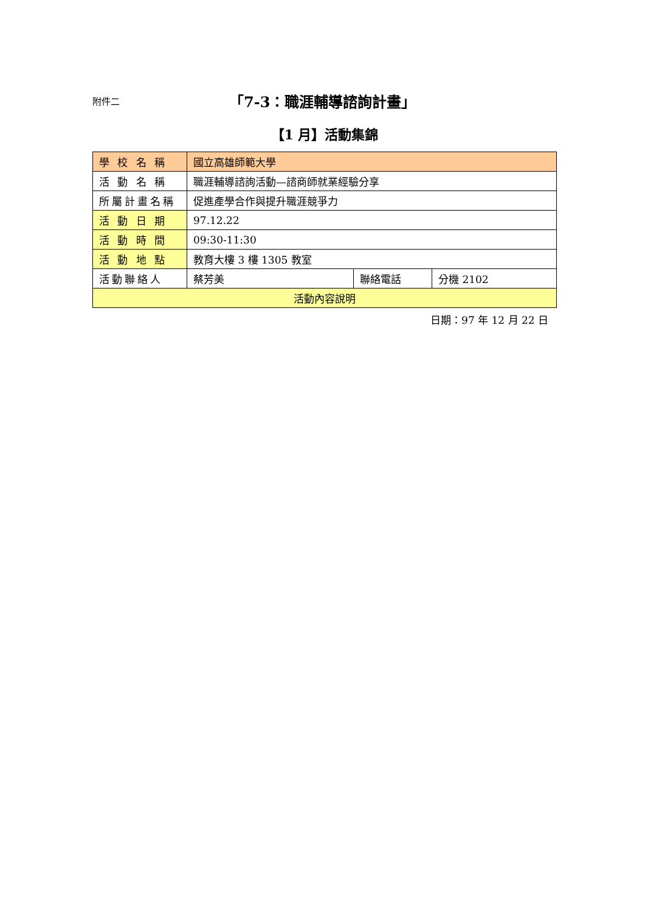附件二 「7-3：職涯輔導諮詢計畫」
【1 月】活動集錦
| 學 校 名 稱 | 國立高雄師範大學 | | |
| 活 動 名 稱 | 職涯輔導諮詢活動—諮商師就業經驗分享 | | |
| 所屬計畫名稱 | 促進產學合作與提升職涯競爭力 | | |
| 活 動 日 期 | 97.12.22 | | |
| 活 動 時 間 | 09:30-11:30 | | |
| 活 動 地 點 | 教育大樓 3 樓 1305 教室 | | |
| 活動聯絡人 | 蔡芳美 | 聯絡電話 | 分機 2102 |
| 活動內容說明 | | | |
日期：97 年 12 月 22 日